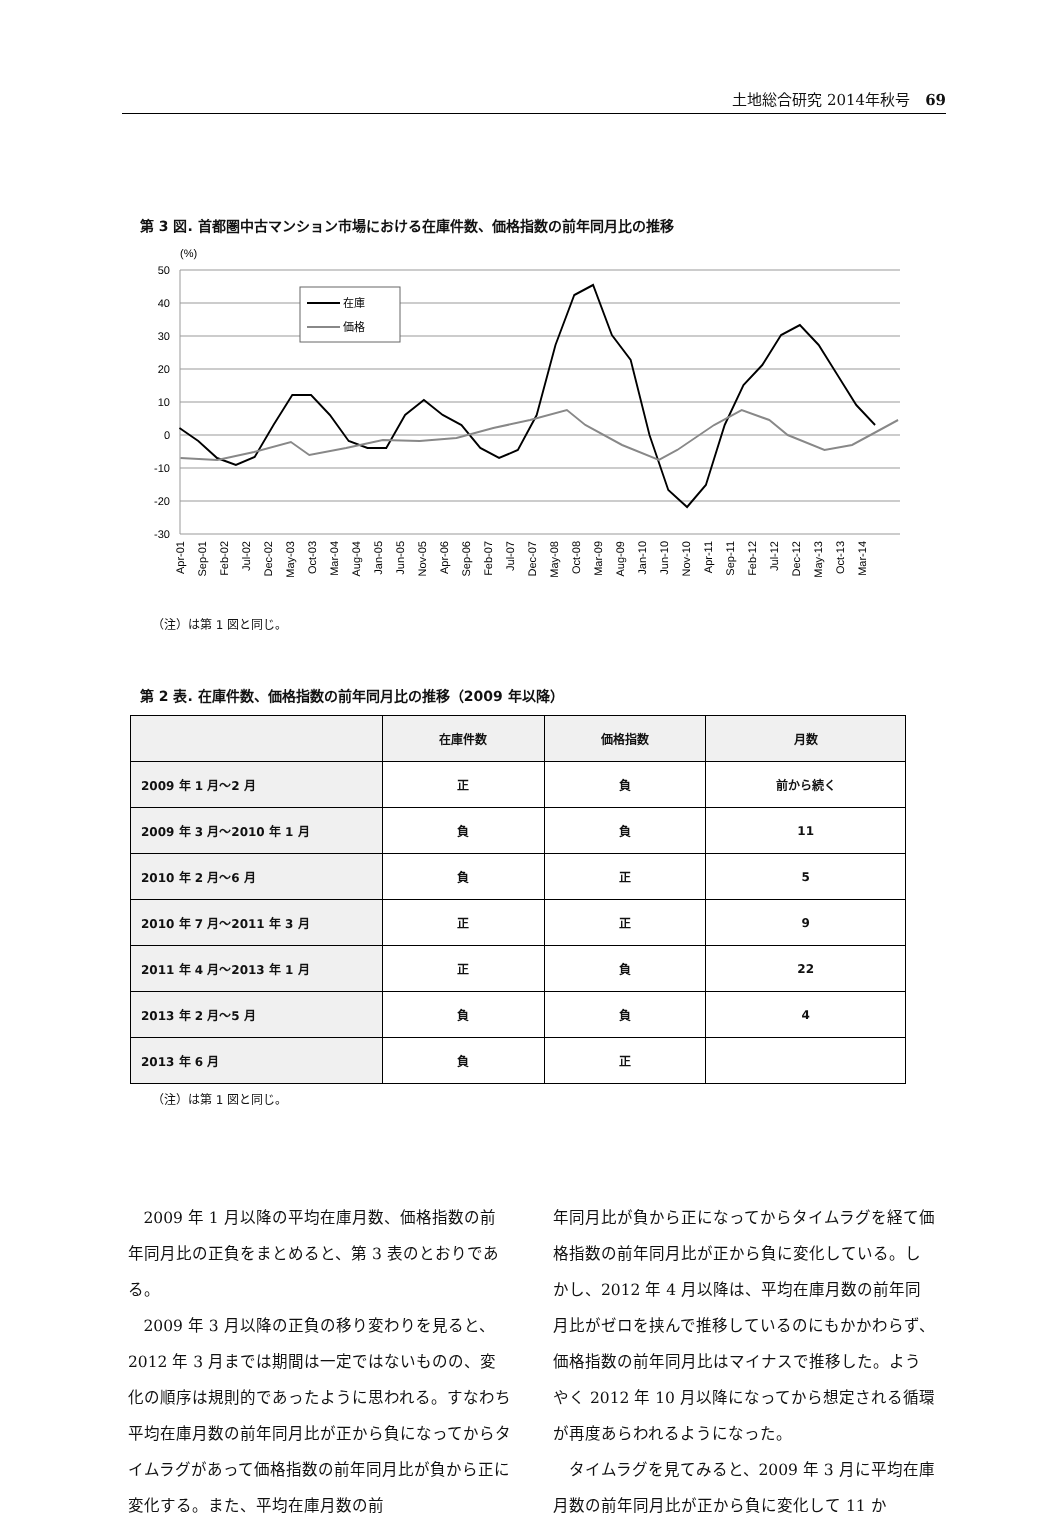土地総合研究 2014年秋号　69
第 3 図. 首都圏中古マンション市場における在庫件数、価格指数の前年同月比の推移
(%)
50
40
30
20
10
0
-10
-20
-30
在庫
価格
Apr-01
Sep-01
Feb-02
Jul-02
Dec-02
May-03
Oct-03
Mar-04
Aug-04
Jan-05
Jun-05
Nov-05
Apr-06
Sep-06
Feb-07
Jul-07
Dec-07
May-08
Oct-08
Mar-09
Aug-09
Jan-10
Jun-10
Nov-10
Apr-11
Sep-11
Feb-12
Jul-12
Dec-12
May-13
Oct-13
Mar-14
（注）は第 1 図と同じ。
第 2 表. 在庫件数、価格指数の前年同月比の推移（2009 年以降）
| | 在庫件数 | 価格指数 | 月数 |
| --- | --- | --- | --- |
| 2009 年 1 月～2 月 | 正 | 負 | 前から続く |
| 2009 年 3 月～2010 年 1 月 | 負 | 負 | 11 |
| 2010 年 2 月～6 月 | 負 | 正 | 5 |
| 2010 年 7 月～2011 年 3 月 | 正 | 正 | 9 |
| 2011 年 4 月～2013 年 1 月 | 正 | 負 | 22 |
| 2013 年 2 月～5 月 | 負 | 負 | 4 |
| 2013 年 6 月 | 負 | 正 | |
（注）は第 1 図と同じ。
2009 年 1 月以降の平均在庫月数、価格指数の前年同月比の正負をまとめると、第 3 表のとおりである。
2009 年 3 月以降の正負の移り変わりを見ると、2012 年 3 月までは期間は一定ではないものの、変化の順序は規則的であったように思われる。すなわち平均在庫月数の前年同月比が正から負になってからタイムラグがあって価格指数の前年同月比が負から正に変化する。また、平均在庫月数の前
年同月比が負から正になってからタイムラグを経て価格指数の前年同月比が正から負に変化している。しかし、2012 年 4 月以降は、平均在庫月数の前年同月比がゼロを挟んで推移しているのにもかかわらず、価格指数の前年同月比はマイナスで推移した。ようやく 2012 年 10 月以降になってから想定される循環が再度あらわれるようになった。
タイムラグを見てみると、2009 年 3 月に平均在庫月数の前年同月比が正から負に変化して 11 か